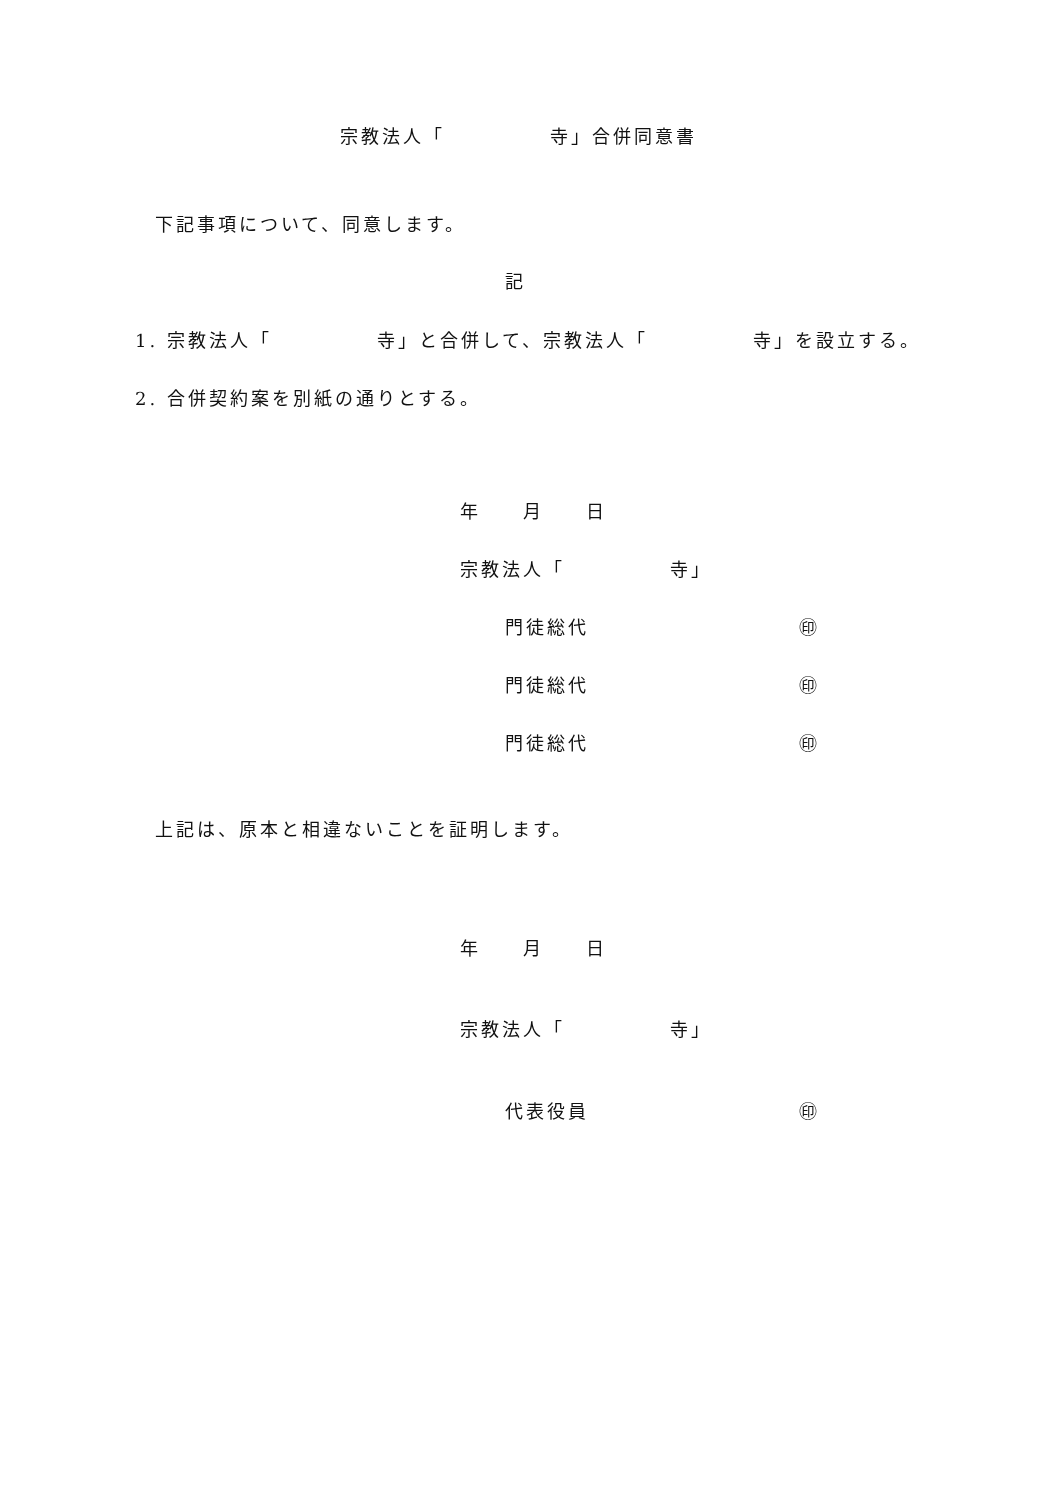宗教法人「　　　　　寺」合併同意書
下記事項について、同意します。
記
1. 宗教法人「　　　　　寺」と合併して、宗教法人「　　　　　寺」を設立する。
2. 合併契約案を別紙の通りとする。
年　　月　　日
宗教法人「　　　　　寺」
門徒総代　　　　　　　　　　㊞
門徒総代　　　　　　　　　　㊞
門徒総代　　　　　　　　　　㊞
上記は、原本と相違ないことを証明します。
年　　月　　日
宗教法人「　　　　　寺」
代表役員　　　　　　　　　　㊞